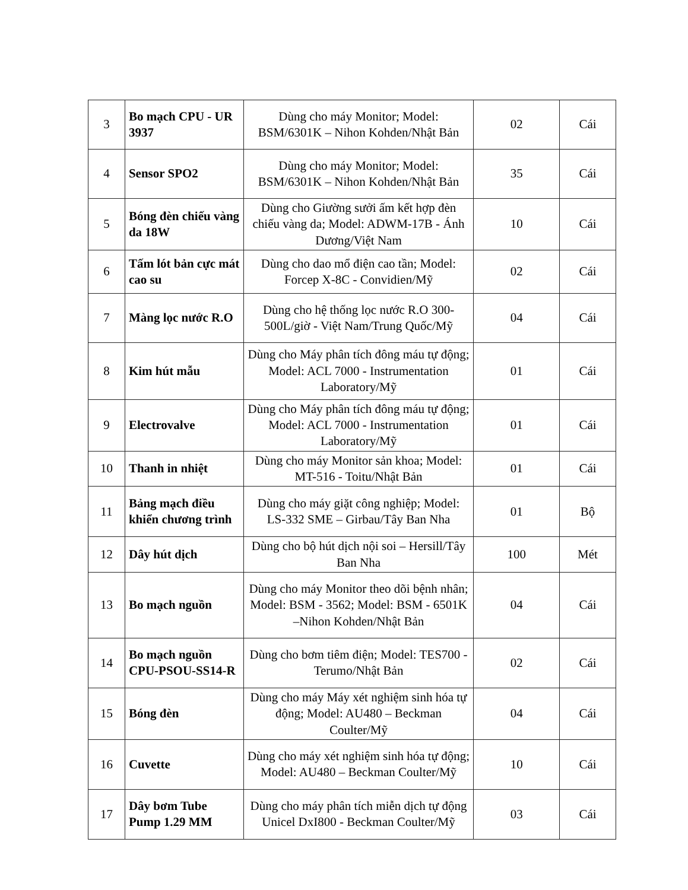| 3 | Bo mạch CPU - UR 3937 | Dùng cho máy Monitor; Model: BSM/6301K – Nihon Kohden/Nhật Bản | 02 | Cái |
| 4 | Sensor SPO2 | Dùng cho máy Monitor; Model: BSM/6301K – Nihon Kohden/Nhật Bản | 35 | Cái |
| 5 | Bóng đèn chiếu vàng da 18W | Dùng cho Giường sưởi ấm kết hợp đèn chiếu vàng da; Model: ADWM-17B - Ánh Dương/Việt Nam | 10 | Cái |
| 6 | Tấm lót bản cực mát cao su | Dùng cho dao mổ điện cao tần; Model: Forcep X-8C - Convidien/Mỹ | 02 | Cái |
| 7 | Màng lọc nước R.O | Dùng cho hệ thống lọc nước R.O 300-500L/giờ - Việt Nam/Trung Quốc/Mỹ | 04 | Cái |
| 8 | Kim hút mẫu | Dùng cho Máy phân tích đông máu tự động; Model: ACL 7000 - Instrumentation Laboratory/Mỹ | 01 | Cái |
| 9 | Electrovalve | Dùng cho Máy phân tích đông máu tự động; Model: ACL 7000 - Instrumentation Laboratory/Mỹ | 01 | Cái |
| 10 | Thanh in nhiệt | Dùng cho máy Monitor sản khoa; Model: MT-516 - Toitu/Nhật Bản | 01 | Cái |
| 11 | Bảng mạch điều khiển chương trình | Dùng cho máy giặt công nghiệp; Model: LS-332 SME – Girbau/Tây Ban Nha | 01 | Bộ |
| 12 | Dây hút dịch | Dùng cho bộ hút dịch nội soi – Hersill/Tây Ban Nha | 100 | Mét |
| 13 | Bo mạch nguồn | Dùng cho máy Monitor theo dõi bệnh nhân; Model: BSM - 3562; Model: BSM - 6501K –Nihon Kohden/Nhật Bản | 04 | Cái |
| 14 | Bo mạch nguồn CPU-PSOU-SS14-R | Dùng cho bơm tiêm điện; Model: TES700 - Terumo/Nhật Bản | 02 | Cái |
| 15 | Bóng đèn | Dùng cho máy Máy xét nghiệm sinh hóa tự động; Model: AU480 – Beckman Coulter/Mỹ | 04 | Cái |
| 16 | Cuvette | Dùng cho máy xét nghiệm sinh hóa tự động; Model: AU480 – Beckman Coulter/Mỹ | 10 | Cái |
| 17 | Dây bơm Tube Pump 1.29 MM | Dùng cho máy phân tích miễn dịch tự động Unicel DxI800 - Beckman Coulter/Mỹ | 03 | Cái |